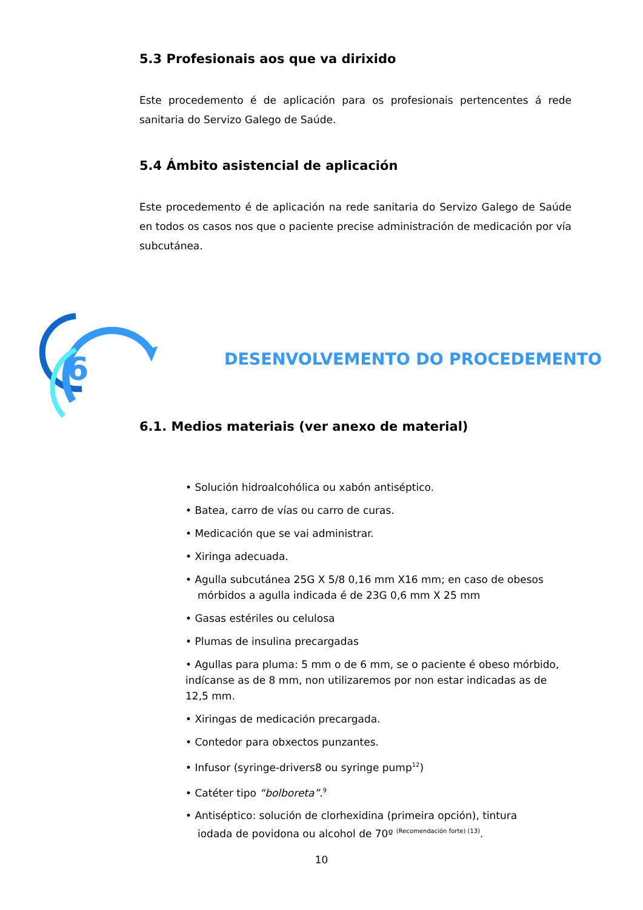5.3 Profesionais aos que va dirixido
Este procedemento é de aplicación para os profesionais pertencentes á rede sanitaria do Servizo Galego de Saúde.
5.4 Ámbito asistencial de aplicación
Este procedemento é de aplicación na rede sanitaria do Servizo Galego de Saúde en todos os casos nos que o paciente precise administración de medicación por vía subcutánea.
6
DESENVOLVEMENTO DO PROCEDEMENTO
6.1. Medios materiais (ver anexo de material)
• Solución hidroalcohólica ou xabón antiséptico.
• Batea, carro de vías ou carro de curas.
• Medicación que se vai administrar.
• Xiringa adecuada.
• Agulla subcutánea 25G X 5/8 0,16 mm X16 mm; en caso de obesos
mórbidos a agulla indicada é de 23G 0,6 mm X 25 mm
• Gasas estériles ou celulosa
• Plumas de insulina precargadas
• Agullas para pluma: 5 mm o de 6 mm, se o paciente é obeso mórbido, indícanse as de 8 mm, non utilizaremos por non estar indicadas as de 12,5 mm.
• Xiringas de medicación precargada.
• Contedor para obxectos punzantes.
• Infusor (syringe-drivers8 ou syringe pump<sup>12</sup>)
• Catéter tipo “bolboreta”.<sup>9</sup>
• Antiséptico: solución de clorhexidina (primeira opción), tintura
iodada de povidona ou alcohol de 70º <sup>(Recomendación forte) (13)</sup>.
10